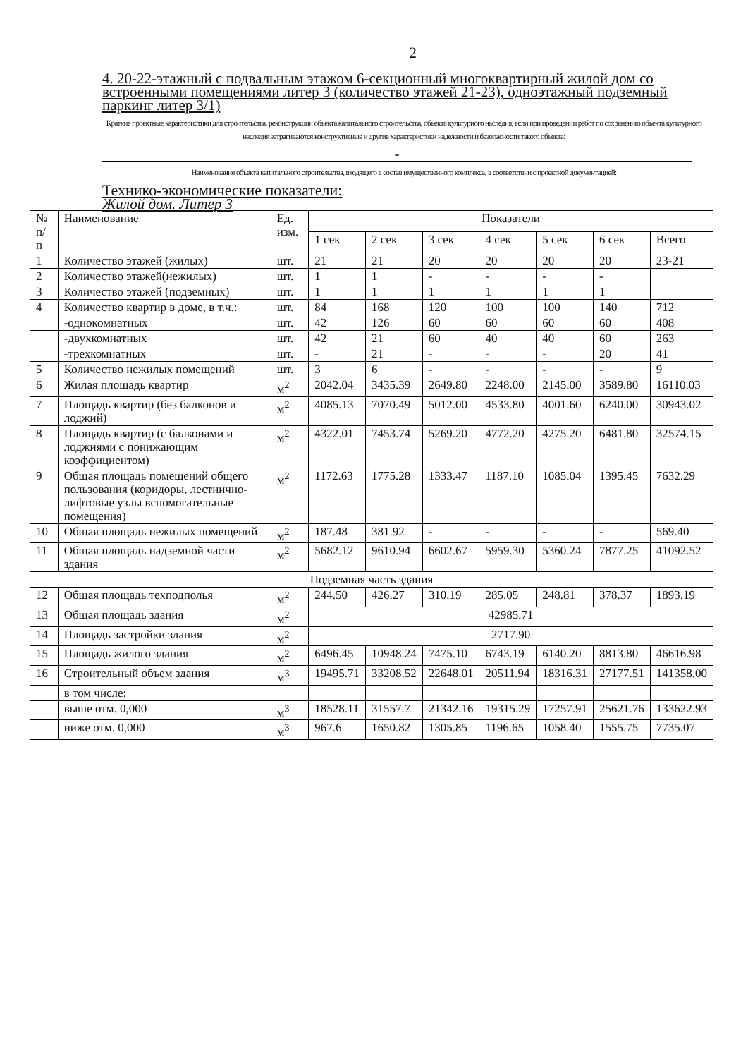2
4. 20-22-этажный с подвальным этажом 6-секционный многоквартирный жилой дом со встроенными помещениями литер 3 (количество этажей 21-23), одноэтажный подземный паркинг литер 3/1)
Краткие проектные характеристики для строительства, реконструкции объекта капитального строительства, объекта культурного наследия, если при проведении работ по сохранению объекта культурного наследия затрагиваются конструктивные и другие характеристики надежности и безопасности такого объекта:
-
Наименование объекта капитального строительства, входящего в состав имущественного комплекса, в соответствии с проектной документацией:
Технико-экономические показатели:
Жилой дом. Литер 3
| № п/п | Наименование | Ед. изм. | Показатели | | | | | | |
| --- | --- | --- | --- | --- | --- | --- | --- | --- | --- |
| | | | 1 сек | 2 сек | 3 сек | 4 сек | 5 сек | 6 сек | Всего |
| 1 | Количество этажей (жилых) | шт. | 21 | 21 | 20 | 20 | 20 | 20 | 23-21 |
| 2 | Количество этажей(нежилых) | шт. | 1 | 1 | - | - | - | - | |
| 3 | Количество этажей (подземных) | шт. | 1 | 1 | 1 | 1 | 1 | 1 | |
| 4 | Количество квартир в доме, в т.ч.: | шт. | 84 | 168 | 120 | 100 | 100 | 140 | 712 |
| | -однокомнатных | шт. | 42 | 126 | 60 | 60 | 60 | 60 | 408 |
| | -двухкомнатных | шт. | 42 | 21 | 60 | 40 | 40 | 60 | 263 |
| | -трехкомнатных | шт. | - | 21 | - | - | - | 20 | 41 |
| 5 | Количество нежилых помещений | шт. | 3 | 6 | - | - | - | - | 9 |
| 6 | Жилая площадь квартир | м<sup>2</sup> | 2042.04 | 3435.39 | 2649.80 | 2248.00 | 2145.00 | 3589.80 | 16110.03 |
| 7 | Площадь квартир (без балконов и лоджий) | м<sup>2</sup> | 4085.13 | 7070.49 | 5012.00 | 4533.80 | 4001.60 | 6240.00 | 30943.02 |
| 8 | Площадь квартир (с балконами и лоджиями с понижающим коэффициентом) | м<sup>2</sup> | 4322.01 | 7453.74 | 5269.20 | 4772.20 | 4275.20 | 6481.80 | 32574.15 |
| 9 | Общая площадь помещений общего пользования (коридоры, лестнично-лифтовые узлы вспомогательные помещения) | м<sup>2</sup> | 1172.63 | 1775.28 | 1333.47 | 1187.10 | 1085.04 | 1395.45 | 7632.29 |
| 10 | Общая площадь нежилых помещений | м<sup>2</sup> | 187.48 | 381.92 | - | - | - | - | 569.40 |
| 11 | Общая площадь надземной части здания | м<sup>2</sup> | 5682.12 | 9610.94 | 6602.67 | 5959.30 | 5360.24 | 7877.25 | 41092.52 |
| Подземная часть здания | | | | | | | | | |
| 12 | Общая площадь техподполья | м<sup>2</sup> | 244.50 | 426.27 | 310.19 | 285.05 | 248.81 | 378.37 | 1893.19 |
| 13 | Общая площадь здания | м<sup>2</sup> | 42985.71 | | | | | | |
| 14 | Площадь застройки здания | м<sup>2</sup> | 2717.90 | | | | | | |
| 15 | Площадь жилого здания | м<sup>2</sup> | 6496.45 | 10948.24 | 7475.10 | 6743.19 | 6140.20 | 8813.80 | 46616.98 |
| 16 | Строительный объем здания | м<sup>3</sup> | 19495.71 | 33208.52 | 22648.01 | 20511.94 | 18316.31 | 27177.51 | 141358.00 |
| | в том числе: | | | | | | | | |
| | выше отм. 0,000 | м<sup>3</sup> | 18528.11 | 31557.7 | 21342.16 | 19315.29 | 17257.91 | 25621.76 | 133622.93 |
| | ниже отм. 0,000 | м<sup>3</sup> | 967.6 | 1650.82 | 1305.85 | 1196.65 | 1058.40 | 1555.75 | 7735.07 |